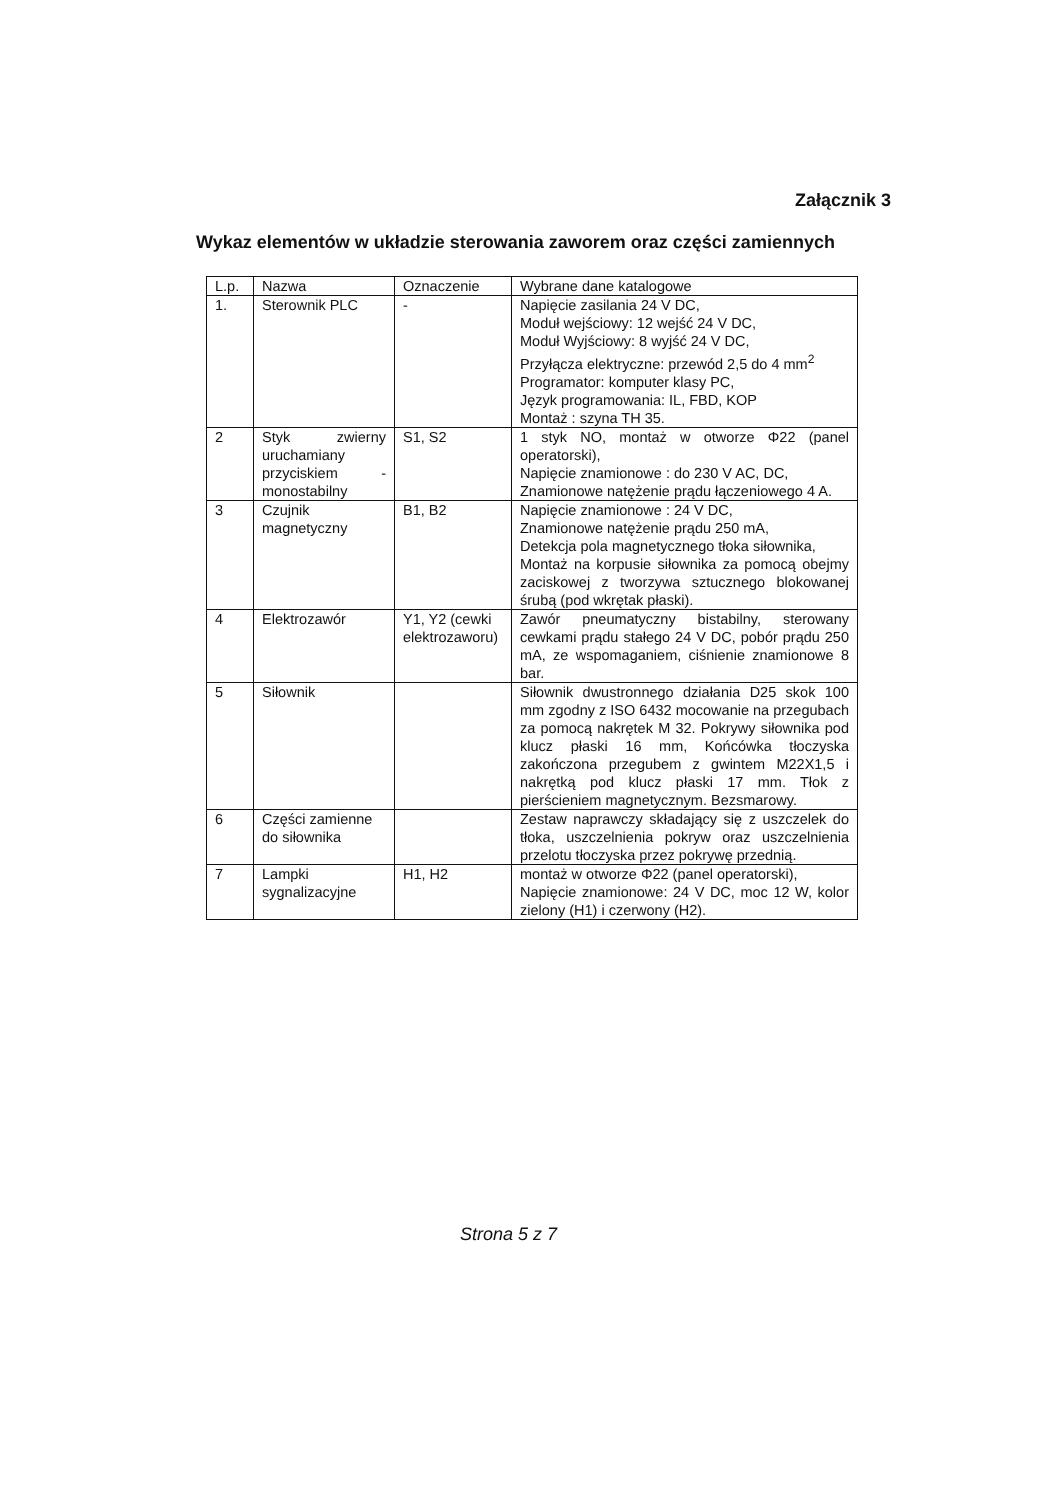Załącznik 3
Wykaz elementów w układzie sterowania zaworem oraz części zamiennych
| L.p. | Nazwa | Oznaczenie | Wybrane dane katalogowe |
| --- | --- | --- | --- |
| 1. | Sterownik PLC | - | Napięcie zasilania 24 V DC, Moduł wejściowy: 12 wejść 24 V DC, Moduł Wyjściowy: 8 wyjść 24 V DC, Przyłącza elektryczne: przewód 2,5 do 4 mm<sup>2</sup> Programator: komputer klasy PC, Język programowania: IL, FBD, KOP Montaż : szyna TH 35. |
| 2 | Styk zwierny uruchamiany przyciskiem - monostabilny | S1, S2 | 1 styk NO, montaż w otworze Φ22 (panel operatorski), Napięcie znamionowe : do 230 V AC, DC, Znamionowe natężenie prądu łączeniowego 4 A. |
| 3 | Czujnik magnetyczny | B1, B2 | Napięcie znamionowe : 24 V DC, Znamionowe natężenie prądu 250 mA, Detekcja pola magnetycznego tłoka siłownika, Montaż na korpusie siłownika za pomocą obejmy zaciskowej z tworzywa sztucznego blokowanej śrubą (pod wkrętak płaski). |
| 4 | Elektrozawór | Y1, Y2 (cewki elektrozaworu) | Zawór pneumatyczny bistabilny, sterowany cewkami prądu stałego 24 V DC, pobór prądu 250 mA, ze wspomaganiem, ciśnienie znamionowe 8 bar. |
| 5 | Siłownik | | Siłownik dwustronnego działania D25 skok 100 mm zgodny z ISO 6432 mocowanie na przegubach za pomocą nakrętek M 32. Pokrywy siłownika pod klucz płaski 16 mm, Końcówka tłoczyska zakończona przegubem z gwintem M22X1,5 i nakrętką pod klucz płaski 17 mm. Tłok z pierścieniem magnetycznym. Bezsmarowy. |
| 6 | Części zamienne do siłownika | | Zestaw naprawczy składający się z uszczelek do tłoka, uszczelnienia pokryw oraz uszczelnienia przelotu tłoczyska przez pokrywę przednią. |
| 7 | Lampki sygnalizacyjne | H1, H2 | montaż w otworze Φ22 (panel operatorski), Napięcie znamionowe: 24 V DC, moc 12 W, kolor zielony (H1) i czerwony (H2). |
Strona 5 z 7